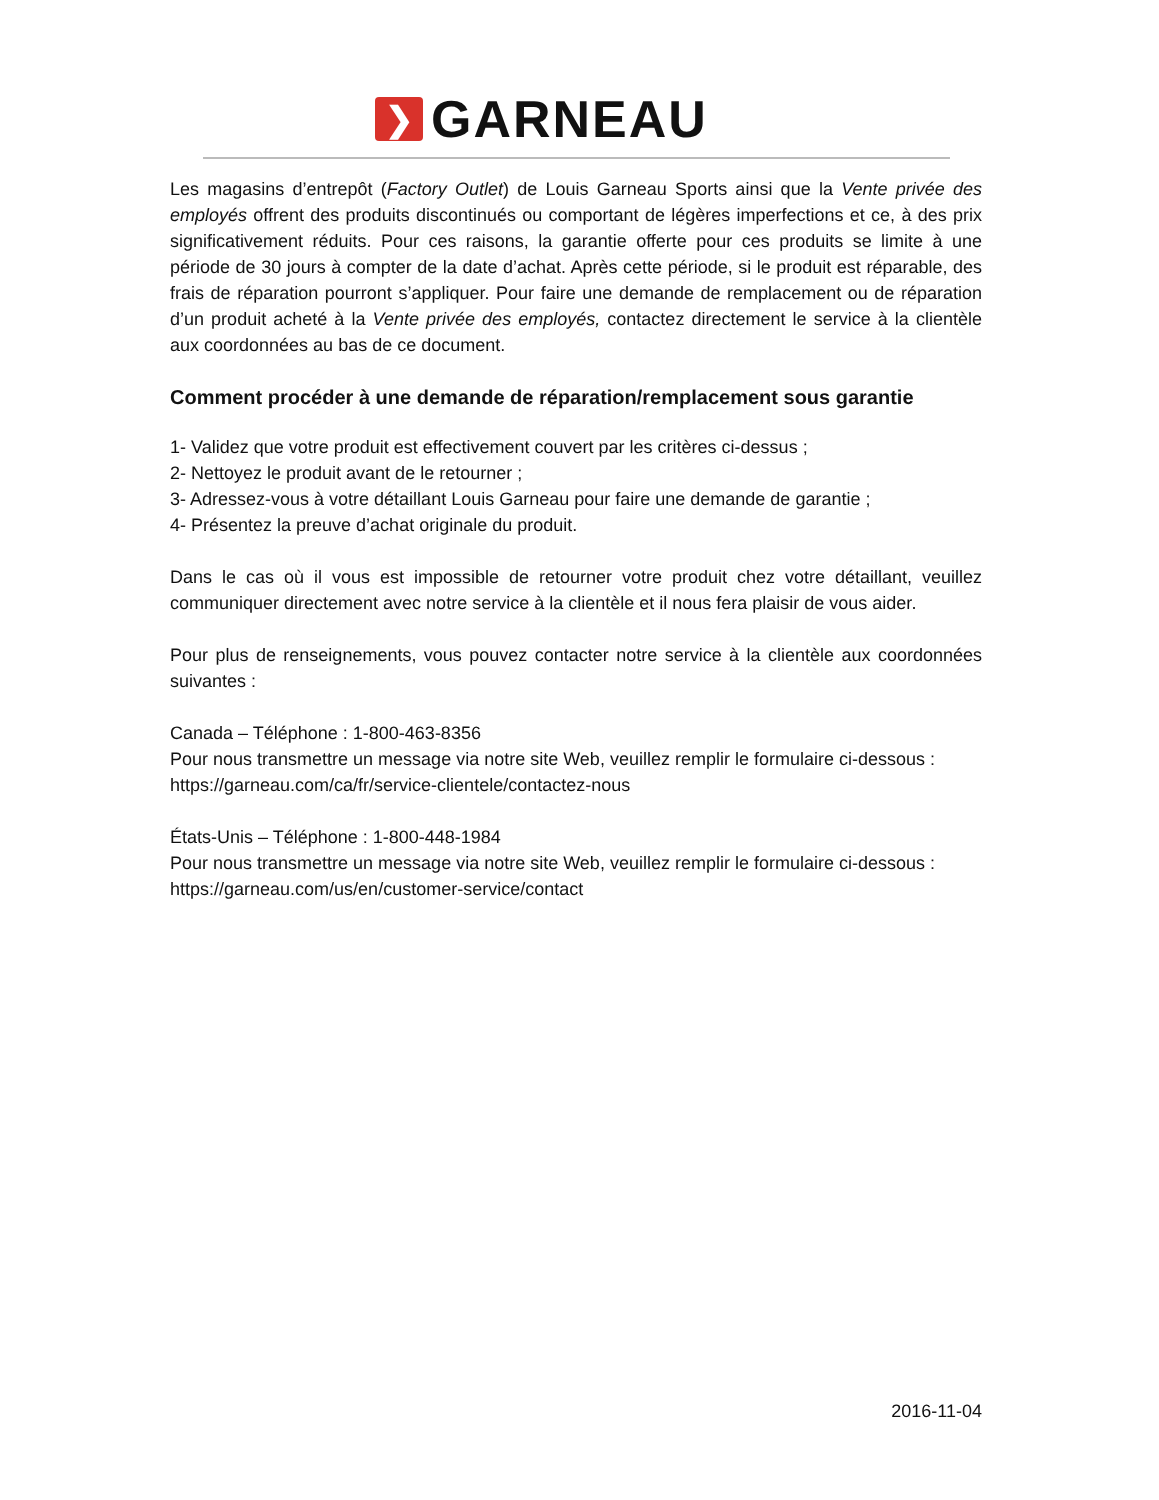❯
GARNEAU
Les magasins d’entrepôt (Factory Outlet) de Louis Garneau Sports ainsi que la Vente privée des employés offrent des produits discontinués ou comportant de légères imperfections et ce, à des prix significativement réduits. Pour ces raisons, la garantie offerte pour ces produits se limite à une période de 30 jours à compter de la date d’achat. Après cette période, si le produit est réparable, des frais de réparation pourront s’appliquer. Pour faire une demande de remplacement ou de réparation d’un produit acheté à la Vente privée des employés, contactez directement le service à la clientèle aux coordonnées au bas de ce document.
Comment procéder à une demande de réparation/remplacement sous garantie
1- Validez que votre produit est effectivement couvert par les critères ci-dessus ;
2- Nettoyez le produit avant de le retourner ;
3- Adressez-vous à votre détaillant Louis Garneau pour faire une demande de garantie ;
4- Présentez la preuve d’achat originale du produit.
Dans le cas où il vous est impossible de retourner votre produit chez votre détaillant, veuillez communiquer directement avec notre service à la clientèle et il nous fera plaisir de vous aider.
Pour plus de renseignements, vous pouvez contacter notre service à la clientèle aux coordonnées suivantes :
Canada – Téléphone : 1-800-463-8356
Pour nous transmettre un message via notre site Web, veuillez remplir le formulaire ci-dessous :
https://garneau.com/ca/fr/service-clientele/contactez-nous
États-Unis – Téléphone : 1-800-448-1984
Pour nous transmettre un message via notre site Web, veuillez remplir le formulaire ci-dessous :
https://garneau.com/us/en/customer-service/contact
2016-11-04